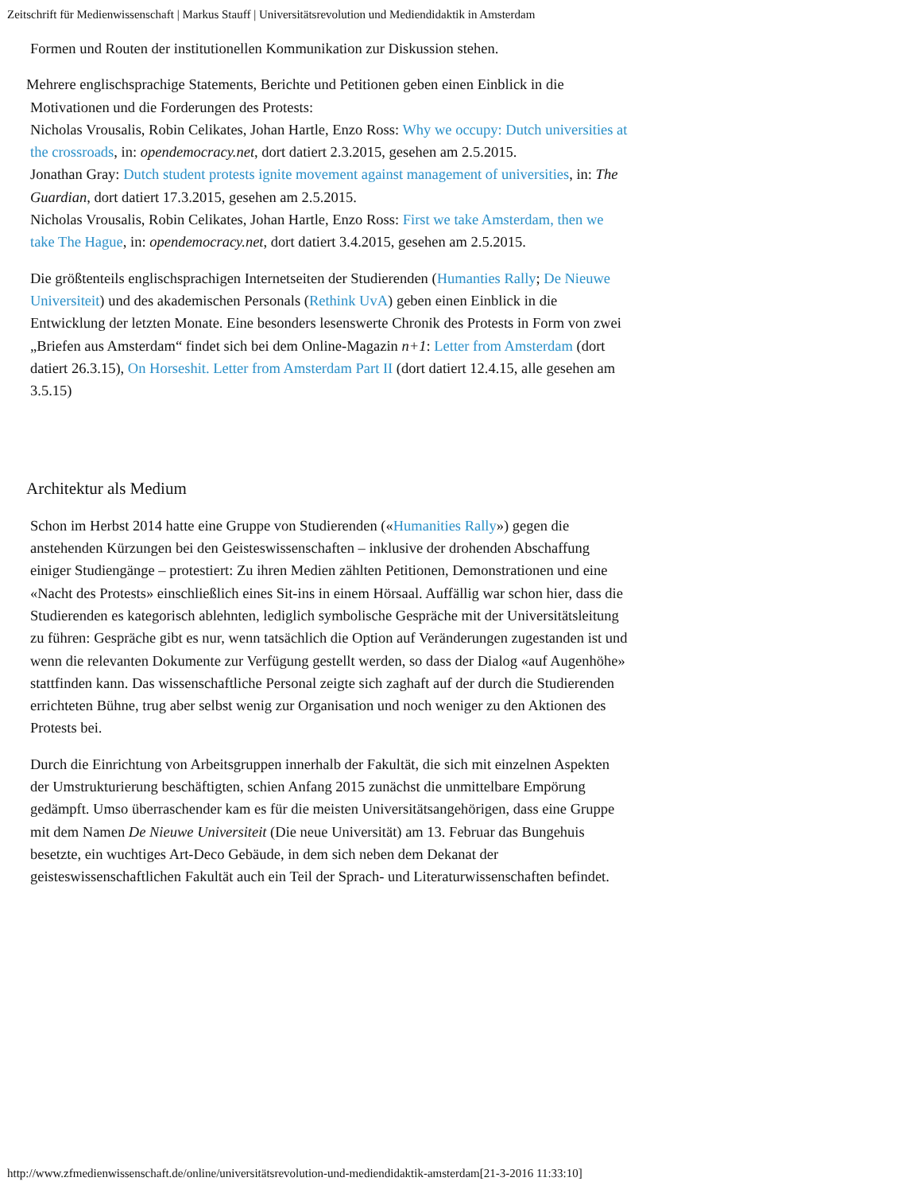Zeitschrift für Medienwissenschaft | Markus Stauff | Universitätsrevolution und Mediendidaktik in Amsterdam
Formen und Routen der institutionellen Kommunikation zur Diskussion stehen.
Mehrere englischsprachige Statements, Berichte und Petitionen geben einen Einblick in die Motivationen und die Forderungen des Protests:
Nicholas Vrousalis, Robin Celikates, Johan Hartle, Enzo Ross: Why we occupy: Dutch universities at the crossroads, in: opendemocracy.net, dort datiert 2.3.2015, gesehen am 2.5.2015.
Jonathan Gray: Dutch student protests ignite movement against management of universities, in: The Guardian, dort datiert 17.3.2015, gesehen am 2.5.2015.
Nicholas Vrousalis, Robin Celikates, Johan Hartle, Enzo Ross: First we take Amsterdam, then we take The Hague, in: opendemocracy.net, dort datiert 3.4.2015, gesehen am 2.5.2015.
Die größtenteils englischsprachigen Internetseiten der Studierenden (Humanties Rally; De Nieuwe Universiteit) und des akademischen Personals (Rethink UvA) geben einen Einblick in die Entwicklung der letzten Monate. Eine besonders lesenswerte Chronik des Protests in Form von zwei „Briefen aus Amsterdam“ findet sich bei dem Online-Magazin n+1: Letter from Amsterdam (dort datiert 26.3.15), On Horseshit. Letter from Amsterdam Part II (dort datiert 12.4.15, alle gesehen am 3.5.15)
Architektur als Medium
Schon im Herbst 2014 hatte eine Gruppe von Studierenden («Humanities Rally») gegen die anstehenden Kürzungen bei den Geisteswissenschaften – inklusive der drohenden Abschaffung einiger Studiengänge – protestiert: Zu ihren Medien zählten Petitionen, Demonstrationen und eine «Nacht des Protests» einschließlich eines Sit-ins in einem Hörsaal. Auffällig war schon hier, dass die Studierenden es kategorisch ablehnten, lediglich symbolische Gespräche mit der Universitätsleitung zu führen: Gespräche gibt es nur, wenn tatsächlich die Option auf Veränderungen zugestanden ist und wenn die relevanten Dokumente zur Verfügung gestellt werden, so dass der Dialog «auf Augenhöhe» stattfinden kann. Das wissenschaftliche Personal zeigte sich zaghaft auf der durch die Studierenden errichteten Bühne, trug aber selbst wenig zur Organisation und noch weniger zu den Aktionen des Protests bei.
Durch die Einrichtung von Arbeitsgruppen innerhalb der Fakultät, die sich mit einzelnen Aspekten der Umstrukturierung beschäftigten, schien Anfang 2015 zunächst die unmittelbare Empörung gedämpft. Umso überraschender kam es für die meisten Universitätsangehörigen, dass eine Gruppe mit dem Namen De Nieuwe Universiteit (Die neue Universität) am 13. Februar das Bungehuis besetzte, ein wuchtiges Art-Deco Gebäude, in dem sich neben dem Dekanat der geisteswissenschaftlichen Fakultät auch ein Teil der Sprach- und Literaturwissenschaften befindet.
http://www.zfmedienwissenschaft.de/online/universitätsrevolution-und-mediendidaktik-amsterdam[21-3-2016 11:33:10]